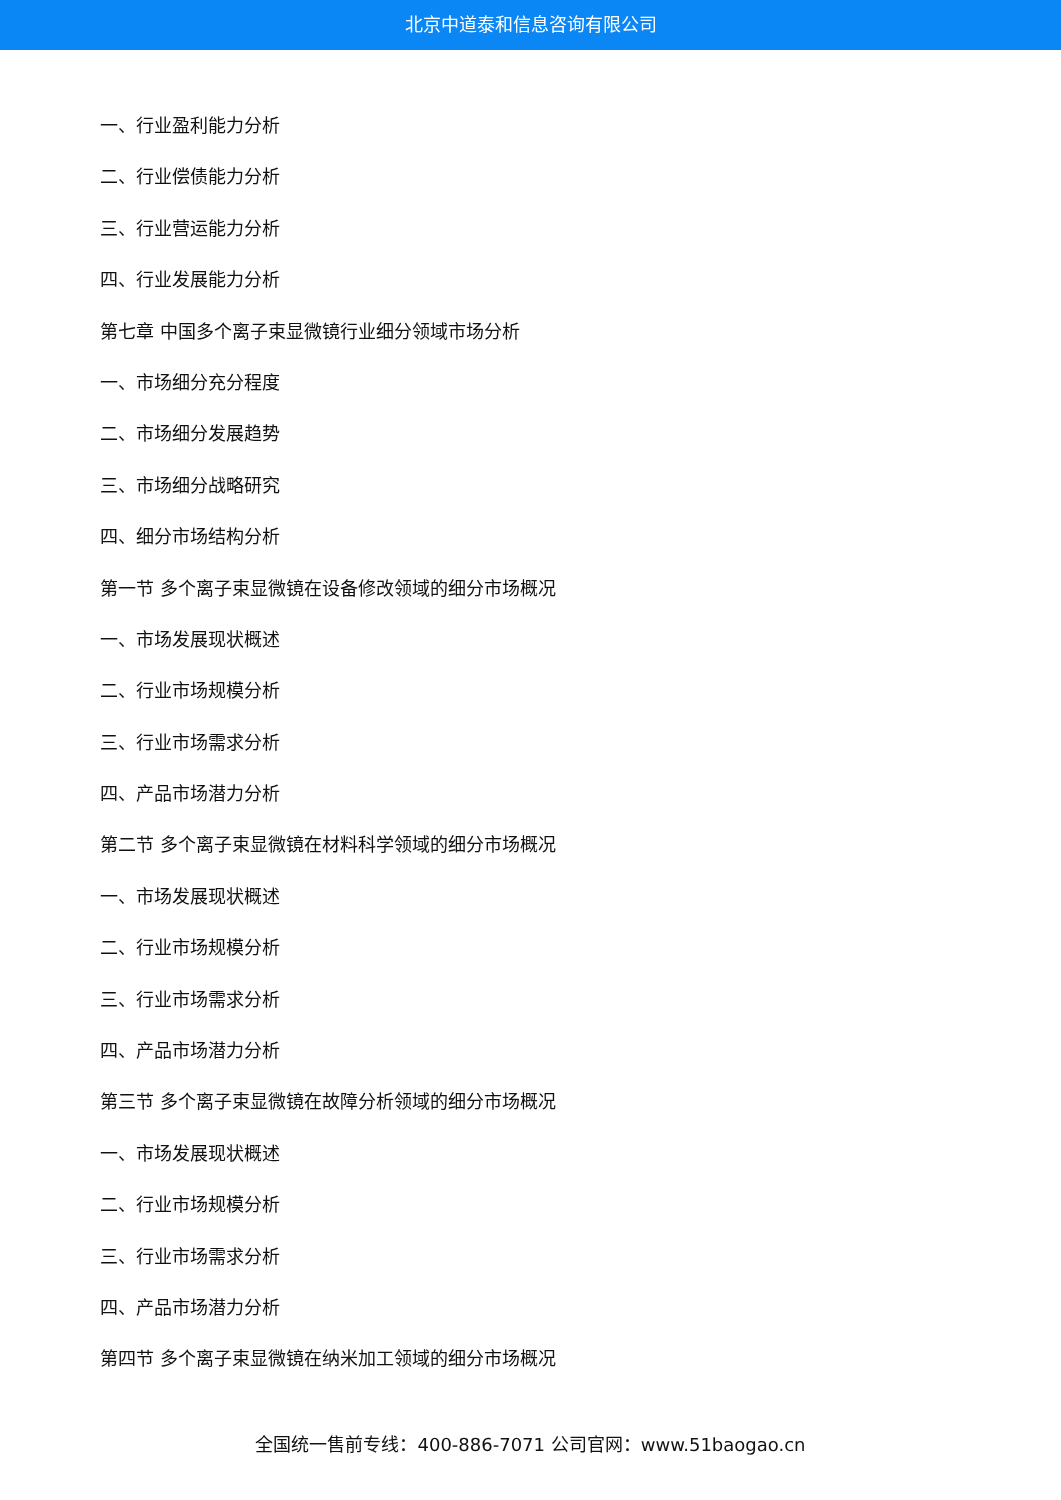北京中道泰和信息咨询有限公司
一、行业盈利能力分析
二、行业偿债能力分析
三、行业营运能力分析
四、行业发展能力分析
第七章 中国多个离子束显微镜行业细分领域市场分析
一、市场细分充分程度
二、市场细分发展趋势
三、市场细分战略研究
四、细分市场结构分析
第一节 多个离子束显微镜在设备修改领域的细分市场概况
一、市场发展现状概述
二、行业市场规模分析
三、行业市场需求分析
四、产品市场潜力分析
第二节 多个离子束显微镜在材料科学领域的细分市场概况
一、市场发展现状概述
二、行业市场规模分析
三、行业市场需求分析
四、产品市场潜力分析
第三节 多个离子束显微镜在故障分析领域的细分市场概况
一、市场发展现状概述
二、行业市场规模分析
三、行业市场需求分析
四、产品市场潜力分析
第四节 多个离子束显微镜在纳米加工领域的细分市场概况
全国统一售前专线：400-886-7071 公司官网：www.51baogao.cn